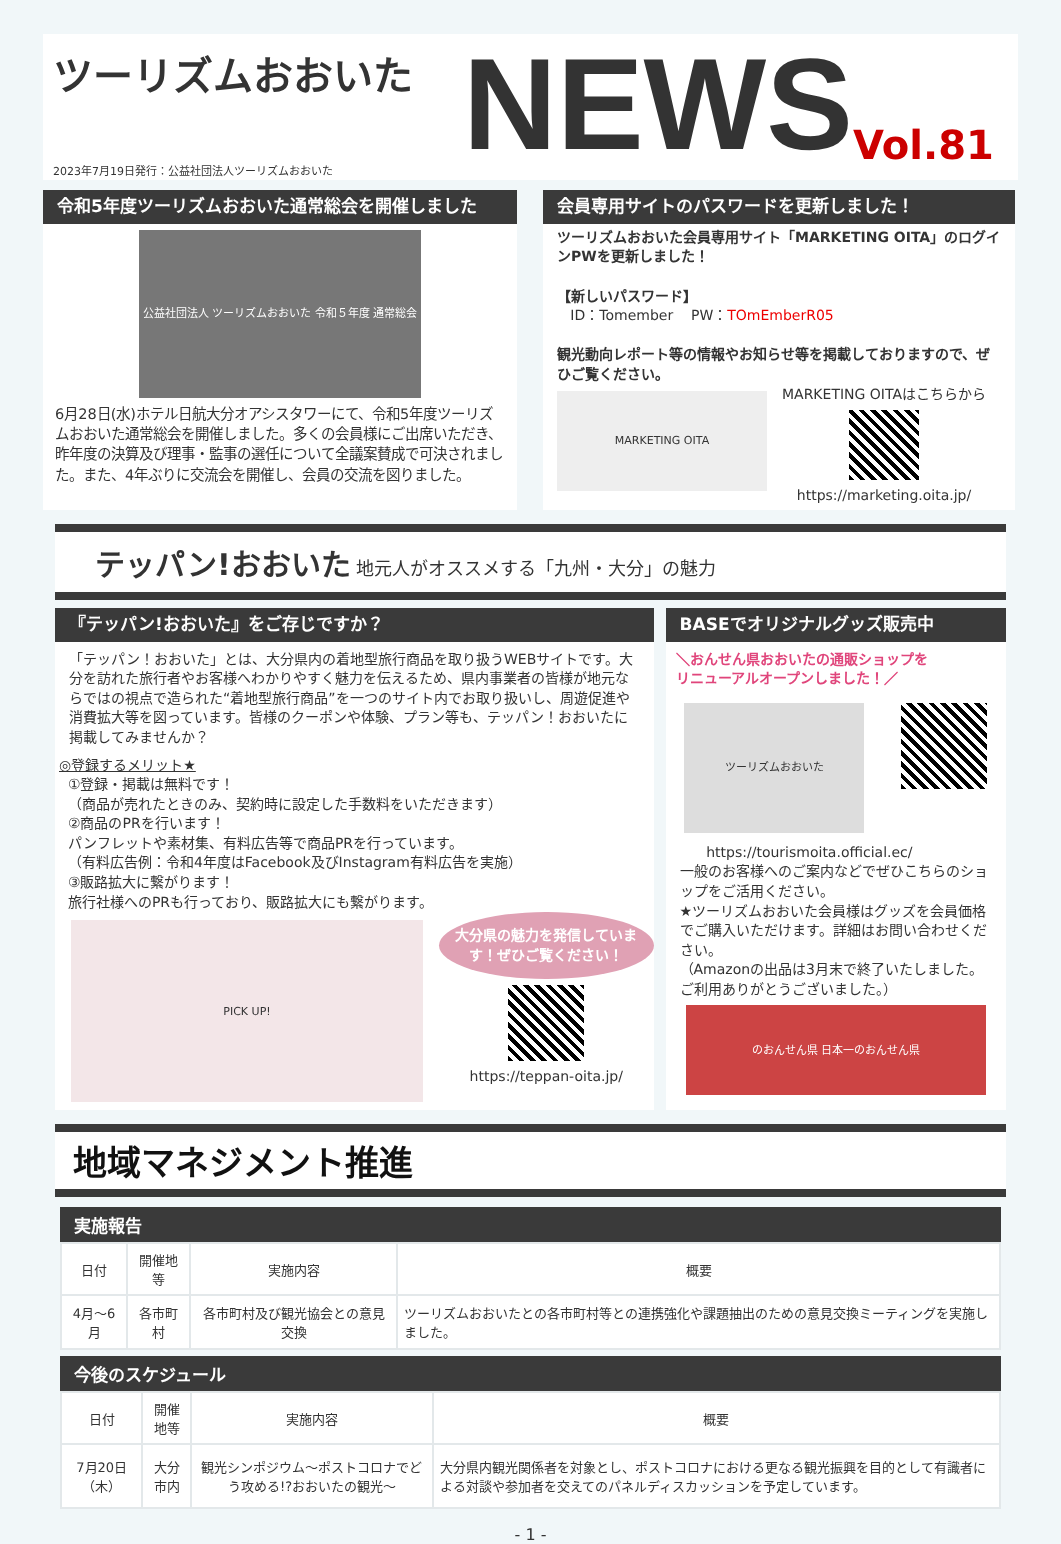ツーリズムおおいた
2023年7月19日発行：公益社団法人ツーリズムおおいた
NEWS
Vol.81
令和5年度ツーリズムおおいた通常総会を開催しました
公益社団法人 ツーリズムおおいた 令和５年度 通常総会
6月28日(水)ホテル日航大分オアシスタワーにて、令和5年度ツーリズムおおいた通常総会を開催しました。多くの会員様にご出席いただき、昨年度の決算及び理事・監事の選任について全議案賛成で可決されました。また、4年ぶりに交流会を開催し、会員の交流を図りました。
会員専用サイトのパスワードを更新しました！
ツーリズムおおいた会員専用サイト「MARKETING OITA」のログインPWを更新しました！
【新しいパスワード】
ID：Tomember PW：TOmEmberR05
観光動向レポート等の情報やお知らせ等を掲載しておりますので、ぜひご覧ください。
MARKETING OITA
MARKETING OITAはこちらから
https://marketing.oita.jp/
テッパン!おおいた 地元人がオススメする「九州・大分」の魅力
『テッパン!おおいた』をご存じですか？
「テッパン！おおいた」とは、大分県内の着地型旅行商品を取り扱うWEBサイトです。大分を訪れた旅行者やお客様へわかりやすく魅力を伝えるため、県内事業者の皆様が地元ならではの視点で造られた“着地型旅行商品”を一つのサイト内でお取り扱いし、周遊促進や消費拡大等を図っています。皆様のクーポンや体験、プラン等も、テッパン！おおいたに掲載してみませんか？
◎登録するメリット★
①登録・掲載は無料です！
（商品が売れたときのみ、契約時に設定した手数料をいただきます）
②商品のPRを行います！
パンフレットや素材集、有料広告等で商品PRを行っています。
（有料広告例：令和4年度はFacebook及びInstagram有料広告を実施）
③販路拡大に繋がります！
旅行社様へのPRも行っており、販路拡大にも繋がります。
PICK UP!
大分県の魅力を発信しています！ぜひご覧ください！
https://teppan-oita.jp/
BASEでオリジナルグッズ販売中
＼おんせん県おおいたの通販ショップを
リニューアルオープンしました！／
ツーリズムおおいた
https://tourismoita.official.ec/
一般のお客様へのご案内などでぜひこちらのショップをご活用ください。
★ツーリズムおおいた会員様はグッズを会員価格でご購入いただけます。詳細はお問い合わせください。
（Amazonの出品は3月末で終了いたしました。ご利用ありがとうございました。）
のおんせん県 日本一のおんせん県
地域マネジメント推進
実施報告
| 日付 | 開催地等 | 実施内容 | 概要 |
| --- | --- | --- | --- |
| 4月～6月 | 各市町村 | 各市町村及び観光協会との意見交換 | ツーリズムおおいたとの各市町村等との連携強化や課題抽出のための意見交換ミーティングを実施しました。 |
今後のスケジュール
| 日付 | 開催地等 | 実施内容 | 概要 |
| --- | --- | --- | --- |
| 7月20日（木） | 大分市内 | 観光シンポジウム～ポストコロナでどう攻める!?おおいたの観光～ | 大分県内観光関係者を対象とし、ポストコロナにおける更なる観光振興を目的として有識者による対談や参加者を交えてのパネルディスカッションを予定しています。 |
- 1 -